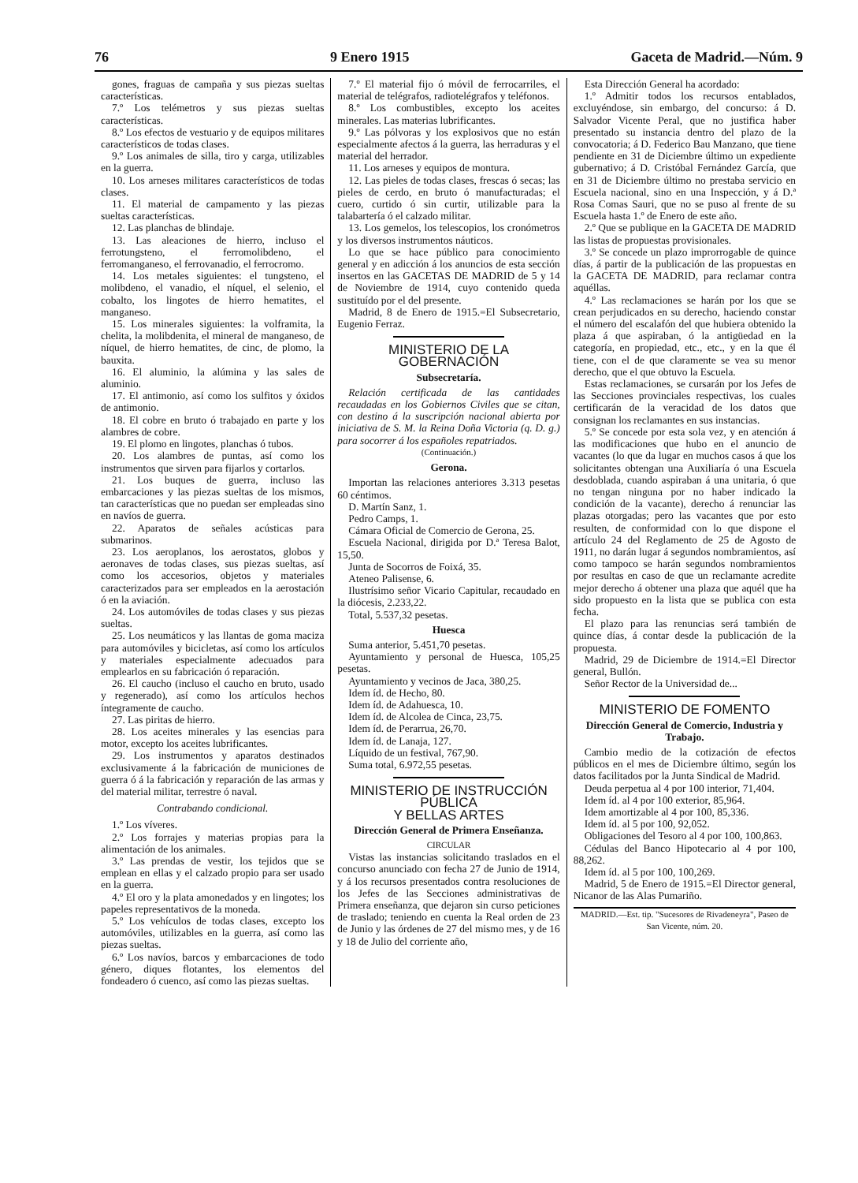76 9 Enero 1915 Gaceta de Madrid.—Núm. 9
gones, fraguas de campaña y sus piezas sueltas características.
7.º Los telémetros y sus piezas sueltas características.
8.º Los efectos de vestuario y de equipos militares característicos de todas clases.
9.º Los animales de silla, tiro y carga, utilizables en la guerra.
10. Los arneses militares característicos de todas clases.
11. El material de campamento y las piezas sueltas características.
12. Las planchas de blindaje.
13. Las aleaciones de hierro, incluso el ferrotungsteno, el ferromolibdeno, el ferromanganeso, el ferrovanadio, el ferrocromo.
14. Los metales siguientes: el tungsteno, el molibdeno, el vanadio, el níquel, el selenio, el cobalto, los lingotes de hierro hematites, el manganeso.
15. Los minerales siguientes: la volframita, la chelita, la molibdenita, el mineral de manganeso, de níquel, de hierro hematites, de cinc, de plomo, la bauxita.
16. El aluminio, la alúmina y las sales de aluminio.
17. El antimonio, así como los sulfitos y óxidos de antimonio.
18. El cobre en bruto ó trabajado en parte y los alambres de cobre.
19. El plomo en lingotes, planchas ó tubos.
20. Los alambres de puntas, así como los instrumentos que sirven para fijarlos y cortarlos.
21. Los buques de guerra, incluso las embarcaciones y las piezas sueltas de los mismos, tan características que no puedan ser empleadas sino en navíos de guerra.
22. Aparatos de señales acústicas para submarinos.
23. Los aeroplanos, los aerostatos, globos y aeronaves de todas clases, sus piezas sueltas, así como los accesorios, objetos y materiales caracterizados para ser empleados en la aerostación ó en la aviación.
24. Los automóviles de todas clases y sus piezas sueltas.
25. Los neumáticos y las llantas de goma maciza para automóviles y bicicletas, así como los artículos y materiales especialmente adecuados para emplearlos en su fabricación ó reparación.
26. El caucho (incluso el caucho en bruto, usado y regenerado), así como los artículos hechos íntegramente de caucho.
27. Las piritas de hierro.
28. Los aceites minerales y las esencias para motor, excepto los aceites lubrificantes.
29. Los instrumentos y aparatos destinados exclusivamente á la fabricación de municiones de guerra ó á la fabricación y reparación de las armas y del material militar, terrestre ó naval.
Contrabando condicional.
1.º Los víveres.
2.º Los forrajes y materias propias para la alimentación de los animales.
3.º Las prendas de vestir, los tejidos que se emplean en ellas y el calzado propio para ser usado en la guerra.
4.º El oro y la plata amonedados y en lingotes; los papeles representativos de la moneda.
5.º Los vehículos de todas clases, excepto los automóviles, utilizables en la guerra, así como las piezas sueltas.
6.º Los navíos, barcos y embarcaciones de todo género, diques flotantes, los elementos del fondeadero ó cuenco, así como las piezas sueltas.
7.º El material fijo ó móvil de ferrocarriles, el material de telégrafos, radiotelégrafos y teléfonos.
8.º Los combustibles, excepto los aceites minerales. Las materias lubrificantes.
9.º Las pólvoras y los explosivos que no están especialmente afectos á la guerra, las herraduras y el material del herrador.
11. Los arneses y equipos de montura.
12. Las pieles de todas clases, frescas ó secas; las pieles de cerdo, en bruto ó manufacturadas; el cuero, curtido ó sin curtir, utilizable para la talabartería ó el calzado militar.
13. Los gemelos, los telescopios, los cronómetros y los diversos instrumentos náuticos.
Lo que se hace público para conocimiento general y en adicción á los anuncios de esta sección insertos en las GACETAS DE MADRID de 5 y 14 de Noviembre de 1914, cuyo contenido queda sustituído por el del presente.
Madrid, 8 de Enero de 1915.=El Subsecretario, Eugenio Ferraz.
MINISTERIO DE LA GOBERNACIÓN
Subsecretaría.
Relación certificada de las cantidades recaudadas en los Gobiernos Civiles que se citan, con destino á la suscripción nacional abierta por iniciativa de S. M. la Reina Doña Victoria (q. D. g.) para socorrer á los españoles repatriados.
(Continuación.)
Gerona.
Importan las relaciones anteriores 3.313 pesetas 60 céntimos.
D. Martín Sanz, 1.
Pedro Camps, 1.
Cámara Oficial de Comercio de Gerona, 25.
Escuela Nacional, dirigida por D.ª Teresa Balot, 15,50.
Junta de Socorros de Foixá, 35.
Ateneo Palisense, 6.
Ilustrísimo señor Vicario Capitular, recaudado en la diócesis, 2.233,22.
Total, 5.537,32 pesetas.
Huesca
Suma anterior, 5.451,70 pesetas.
Ayuntamiento y personal de Huesca, 105,25 pesetas.
Ayuntamiento y vecinos de Jaca, 380,25.
Idem íd. de Hecho, 80.
Idem íd. de Adahuesca, 10.
Idem íd. de Alcolea de Cinca, 23,75.
Idem íd. de Perarrua, 26,70.
Idem íd. de Lanaja, 127.
Líquido de un festival, 767,90.
Suma total, 6.972,55 pesetas.
MINISTERIO DE INSTRUCCIÓN PÚBLICA
Y BELLAS ARTES
Dirección General de Primera Enseñanza.
CIRCULAR
Vistas las instancias solicitando traslados en el concurso anunciado con fecha 27 de Junio de 1914, y á los recursos presentados contra resoluciones de los Jefes de las Secciones administrativas de Primera enseñanza, que dejaron sin curso peticiones de traslado; teniendo en cuenta la Real orden de 23 de Junio y las órdenes de 27 del mismo mes, y de 16 y 18 de Julio del corriente año,
Esta Dirección General ha acordado:
1.º Admitir todos los recursos entablados, excluyéndose, sin embargo, del concurso: á D. Salvador Vicente Peral, que no justifica haber presentado su instancia dentro del plazo de la convocatoria; á D. Federico Bau Manzano, que tiene pendiente en 31 de Diciembre último un expediente gubernativo; á D. Cristóbal Fernández García, que en 31 de Diciembre último no prestaba servicio en Escuela nacional, sino en una Inspección, y á D.ª Rosa Comas Sauri, que no se puso al frente de su Escuela hasta 1.º de Enero de este año.
2.º Que se publique en la GACETA DE MADRID las listas de propuestas provisionales.
3.º Se concede un plazo improrrogable de quince días, á partir de la publicación de las propuestas en la GACETA DE MADRID, para reclamar contra aquéllas.
4.º Las reclamaciones se harán por los que se crean perjudicados en su derecho, haciendo constar el número del escalafón del que hubiera obtenido la plaza á que aspiraban, ó la antigüedad en la categoría, en propiedad, etc., etc., y en la que él tiene, con el de que claramente se vea su menor derecho, que el que obtuvo la Escuela.
Estas reclamaciones, se cursarán por los Jefes de las Secciones provinciales respectivas, los cuales certificarán de la veracidad de los datos que consignan los reclamantes en sus instancias.
5.º Se concede por esta sola vez, y en atención á las modificaciones que hubo en el anuncio de vacantes (lo que da lugar en muchos casos á que los solicitantes obtengan una Auxiliaría ó una Escuela desdoblada, cuando aspiraban á una unitaria, ó que no tengan ninguna por no haber indicado la condición de la vacante), derecho á renunciar las plazas otorgadas; pero las vacantes que por esto resulten, de conformidad con lo que dispone el artículo 24 del Reglamento de 25 de Agosto de 1911, no darán lugar á segundos nombramientos, así como tampoco se harán segundos nombramientos por resultas en caso de que un reclamante acredite mejor derecho á obtener una plaza que aquél que ha sido propuesto en la lista que se publica con esta fecha.
El plazo para las renuncias será también de quince días, á contar desde la publicación de la propuesta.
Madrid, 29 de Diciembre de 1914.=El Director general, Bullón.
Señor Rector de la Universidad de...
MINISTERIO DE FOMENTO
Dirección General de Comercio, Industria y Trabajo.
Cambio medio de la cotización de efectos públicos en el mes de Diciembre último, según los datos facilitados por la Junta Sindical de Madrid.
Deuda perpetua al 4 por 100 interior, 71,404.
Idem íd. al 4 por 100 exterior, 85,964.
Idem amortizable al 4 por 100, 85,336.
Idem íd. al 5 por 100, 92,052.
Obligaciones del Tesoro al 4 por 100, 100,863.
Cédulas del Banco Hipotecario al 4 por 100, 88,262.
Idem íd. al 5 por 100, 100,269.
Madrid, 5 de Enero de 1915.=El Director general, Nicanor de las Alas Pumariño.
MADRID.—Est. tip. "Sucesores de Rivadeneyra", Paseo de San Vicente, núm. 20.